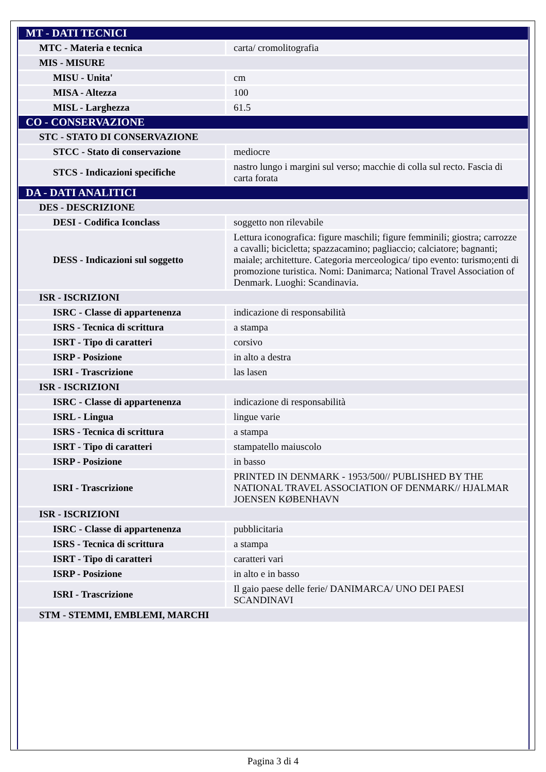| MT - DATI TECNICI | |
| MTC - Materia e tecnica | carta/ cromolitografia |
| MIS - MISURE | |
| MISU - Unita' | cm |
| MISA - Altezza | 100 |
| MISL - Larghezza | 61.5 |
| CO - CONSERVAZIONE | |
| STC - STATO DI CONSERVAZIONE | |
| STCC - Stato di conservazione | mediocre |
| STCS - Indicazioni specifiche | nastro lungo i margini sul verso; macchie di colla sul recto. Fascia di carta forata |
| DA - DATI ANALITICI | |
| DES - DESCRIZIONE | |
| DESI - Codifica Iconclass | soggetto non rilevabile |
| DESS - Indicazioni sul soggetto | Lettura iconografica: figure maschili; figure femminili; giostra; carrozze a cavalli; bicicletta; spazzacamino; pagliaccio; calciatore; bagnanti; maiale; architetture. Categoria merceologica/ tipo evento: turismo;enti di promozione turistica. Nomi: Danimarca; National Travel Association of Denmark. Luoghi: Scandinavia. |
| ISR - ISCRIZIONI | |
| ISRC - Classe di appartenenza | indicazione di responsabilità |
| ISRS - Tecnica di scrittura | a stampa |
| ISRT - Tipo di caratteri | corsivo |
| ISRP - Posizione | in alto a destra |
| ISRI - Trascrizione | las lasen |
| ISR - ISCRIZIONI | |
| ISRC - Classe di appartenenza | indicazione di responsabilità |
| ISRL - Lingua | lingue varie |
| ISRS - Tecnica di scrittura | a stampa |
| ISRT - Tipo di caratteri | stampatello maiuscolo |
| ISRP - Posizione | in basso |
| ISRI - Trascrizione | PRINTED IN DENMARK - 1953/500// PUBLISHED BY THE NATIONAL TRAVEL ASSOCIATION OF DENMARK// HJALMAR JOENSEN KØBENHAVN |
| ISR - ISCRIZIONI | |
| ISRC - Classe di appartenenza | pubblicitaria |
| ISRS - Tecnica di scrittura | a stampa |
| ISRT - Tipo di caratteri | caratteri vari |
| ISRP - Posizione | in alto e in basso |
| ISRI - Trascrizione | Il gaio paese delle ferie/ DANIMARCA/ UNO DEI PAESI SCANDINAVI |
| STM - STEMMI, EMBLEMI, MARCHI | |
Pagina 3 di 4